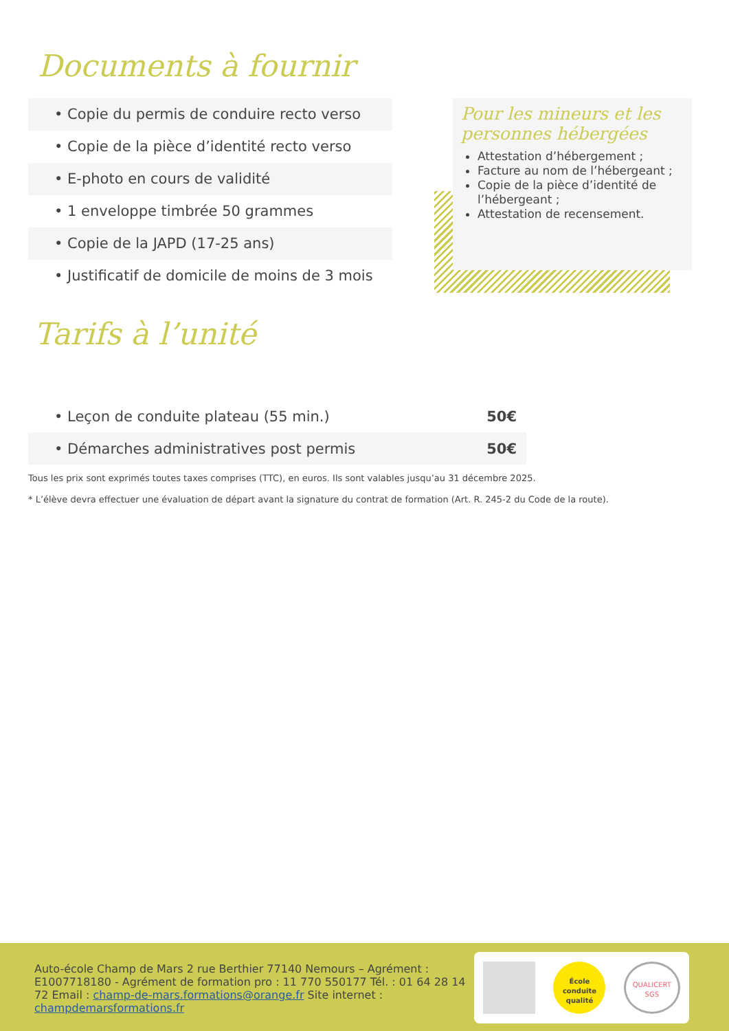Documents à fournir
• Copie du permis de conduire recto verso
• Copie de la pièce d’identité recto verso
• E-photo en cours de validité
• 1 enveloppe timbrée 50 grammes
• Copie de la JAPD (17-25 ans)
• Justificatif de domicile de moins de 3 mois
Pour les mineurs et les personnes hébergées
Attestation d’hébergement ;
Facture au nom de l’hébergeant ;
Copie de la pièce d’identité de l’hébergeant ;
Attestation de recensement.
Tarifs à l’unité
| • Leçon de conduite plateau (55 min.) | 50€ |
| • Démarches administratives post permis | 50€ |
Tous les prix sont exprimés toutes taxes comprises (TTC), en euros. Ils sont valables jusqu’au 31 décembre 2025.
* L’élève devra effectuer une évaluation de départ avant la signature du contrat de formation (Art. R. 245-2 du Code de la route).
Auto-école Champ de Mars 2 rue Berthier 77140 Nemours – Agrément : E1007718180 - Agrément de formation pro : 11 770 550177 Tél. : 01 64 28 14 72 Email : champ-de-mars.formations@orange.fr Site internet : champdemarsformations.fr
École conduite qualité
QUALICERT SGS